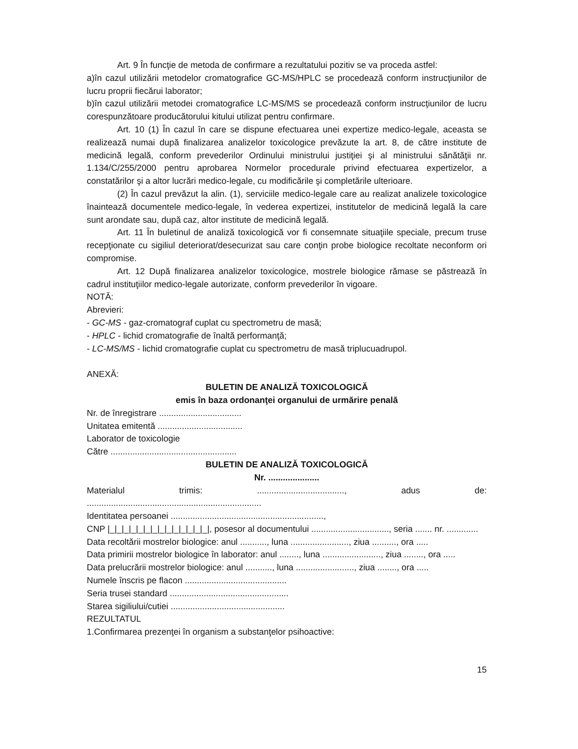Art. 9 În funcţie de metoda de confirmare a rezultatului pozitiv se va proceda astfel:
a)în cazul utilizării metodelor cromatografice GC-MS/HPLC se procedează conform instrucţiunilor de lucru proprii fiecărui laborator;
b)în cazul utilizării metodei cromatografice LC-MS/MS se procedează conform instrucţiunilor de lucru corespunzătoare producătorului kitului utilizat pentru confirmare.
Art. 10 (1) În cazul în care se dispune efectuarea unei expertize medico-legale, aceasta se realizează numai după finalizarea analizelor toxicologice prevăzute la art. 8, de către institute de medicină legală, conform prevederilor Ordinului ministrului justiţiei şi al ministrului sănătăţii nr. 1.134/C/255/2000 pentru aprobarea Normelor procedurale privind efectuarea expertizelor, a constatărilor şi a altor lucrări medico-legale, cu modificările şi completările ulterioare.
(2) În cazul prevăzut la alin. (1), serviciile medico-legale care au realizat analizele toxicologice înaintează documentele medico-legale, în vederea expertizei, institutelor de medicină legală la care sunt arondate sau, după caz, altor institute de medicină legală.
Art. 11 În buletinul de analiză toxicologică vor fi consemnate situaţiile speciale, precum truse recepţionate cu sigiliul deteriorat/desecurizat sau care conţin probe biologice recoltate neconform ori compromise.
Art. 12 După finalizarea analizelor toxicologice, mostrele biologice rămase se păstrează în cadrul instituţiilor medico-legale autorizate, conform prevederilor în vigoare.
NOTĂ:
Abrevieri:
- GC-MS - gaz-cromatograf cuplat cu spectrometru de masă;
- HPLC - lichid cromatografie de înaltă performanţă;
- LC-MS/MS - lichid cromatografie cuplat cu spectrometru de masă triplucuadrupol.
ANEXĂ:
BULETIN DE ANALIZĂ TOXICOLOGICĂ
emis în baza ordonanţei organului de urmărire penală
Nr. de înregistrare ..................................
Unitatea emitentă ...................................
Laborator de toxicologie
Către ....................................................
BULETIN DE ANALIZĂ TOXICOLOGICĂ
Nr. .....................
Materialul trimis: ...................................., adus de:
........................................................................
Identitatea persoanei ...............................................................,
CNP |_|_|_|_|_|_|_|_|_|_|_|_|_|_|, posesor al documentului ................................, seria ....... nr. .............
Data recoltării mostrelor biologice: anul ..........., luna ........................, ziua .........., ora .....
Data primirii mostrelor biologice în laborator: anul ........, luna ........................, ziua ........, ora .....
Data prelucrării mostrelor biologice: anul ..........., luna ........................, ziua ........, ora .....
Numele înscris pe flacon ..........................................
Seria trusei standard .................................................
Starea sigiliului/cutiei ...............................................
REZULTATUL
1.Confirmarea prezenţei în organism a substanţelor psihoactive:
15